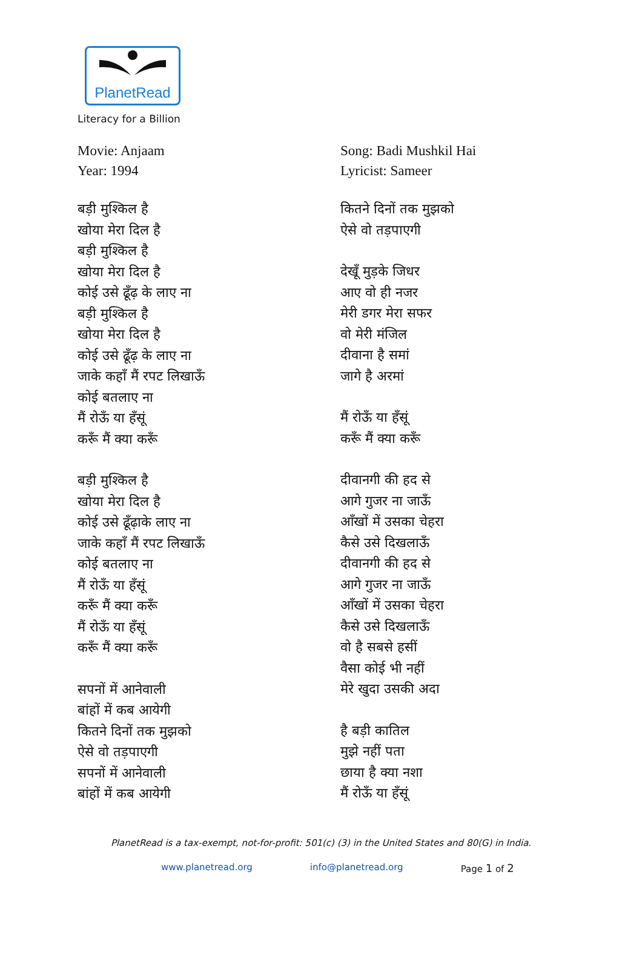PlanetRead
Literacy for a Billion
Movie: Anjaam
Year: 1994
बड़ी मुश्किल है
खोया मेरा दिल है
बड़ी मुश्किल है
खोया मेरा दिल है
कोई उसे ढूँढ़ के लाए ना
बड़ी मुश्किल है
खोया मेरा दिल है
कोई उसे ढूँढ़ के लाए ना
जाके कहाँ मैं रपट लिखाऊँ
कोई बतलाए ना
मैं रोऊँ या हँसूं
करूँ मैं क्या करूँ
बड़ी मुश्किल है
खोया मेरा दिल है
कोई उसे ढूँढ़ाके लाए ना
जाके कहाँ मैं रपट लिखाऊँ
कोई बतलाए ना
मैं रोऊँ या हँसूं
करूँ मैं क्या करूँ
मैं रोऊँ या हँसूं
करूँ मैं क्या करूँ
सपनों में आनेवाली
बांहों में कब आयेगी
कितने दिनों तक मुझको
ऐसे वो तड़पाएगी
सपनों में आनेवाली
बांहों में कब आयेगी
Song: Badi Mushkil Hai
Lyricist: Sameer
कितने दिनों तक मुझको
ऐसे वो तड़पाएगी
देखूँ मुड़के जिधर
आए वो ही नजर
मेरी डगर मेरा सफर
वो मेरी मंजिल
दीवाना है समां
जागे है अरमां
मैं रोऊँ या हँसूं
करूँ मैं क्या करूँ
दीवानगी की हद से
आगे गुजर ना जाऊँ
आँखों में उसका चेहरा
कैसे उसे दिखलाऊँ
दीवानगी की हद से
आगे गुजर ना जाऊँ
आँखों में उसका चेहरा
कैसे उसे दिखलाऊँ
वो है सबसे हसीं
वैसा कोई भी नहीं
मेरे खुदा उसकी अदा
है बड़ी कातिल
मुझे नहीं पता
छाया है क्या नशा
मैं रोऊँ या हँसूं
PlanetRead is a tax-exempt, not-for-profit: 501(c) (3) in the United States and 80(G) in India.
www.planetread.org info@planetread.org Page 1 of 2